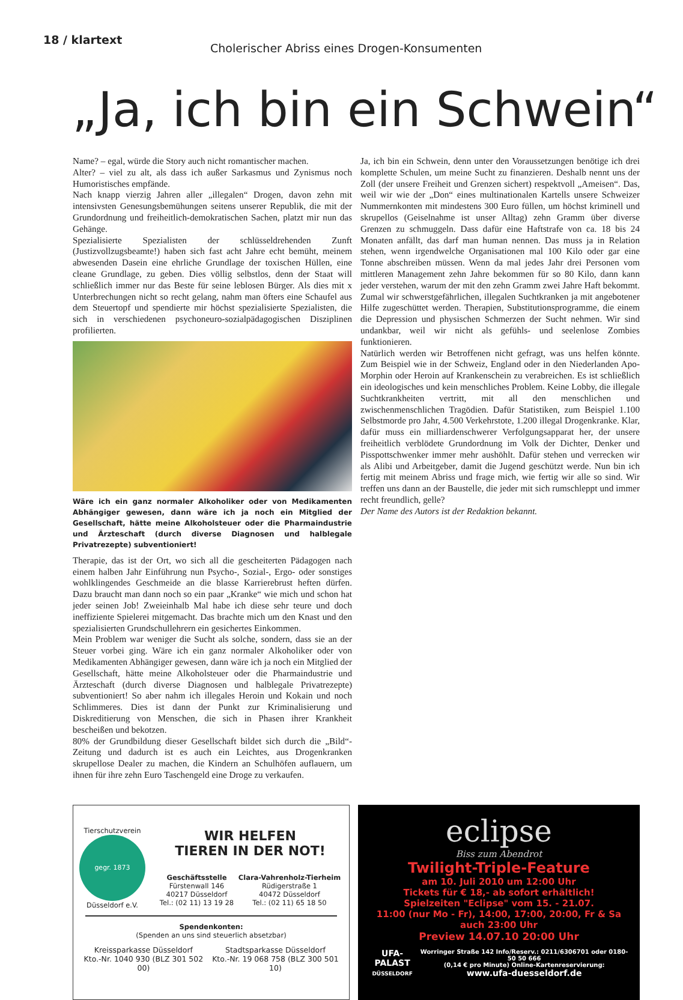18 / klartext
Cholerischer Abriss eines Drogen-Konsumenten
„Ja, ich bin ein Schwein“
Name? – egal, würde die Story auch nicht romantischer machen.
Alter? – viel zu alt, als dass ich außer Sarkasmus und Zynismus noch Humoristisches empfände.
Nach knapp vierzig Jahren aller „illegalen“ Drogen, davon zehn mit intensivsten Genesungsbemühungen seitens unserer Republik, die mit der Grundordnung und freiheitlich-demokratischen Sachen, platzt mir nun das Gehänge.
Spezialisierte Spezialisten der schlüsseldrehenden Zunft (Justizvollzugsbeamte!) haben sich fast acht Jahre echt bemüht, meinem abwesenden Dasein eine ehrliche Grundlage der toxischen Hüllen, eine cleane Grundlage, zu geben. Dies völlig selbstlos, denn der Staat will schließlich immer nur das Beste für seine leblosen Bürger. Als dies mit x Unterbrechungen nicht so recht gelang, nahm man öfters eine Schaufel aus dem Steuertopf und spendierte mir höchst spezialisierte Spezialisten, die sich in verschiedenen psychoneuro-sozialpädagogischen Disziplinen profilierten.
Wäre ich ein ganz normaler Alkoholiker oder von Medikamenten Abhängiger gewesen, dann wäre ich ja noch ein Mitglied der Gesellschaft, hätte meine Alkoholsteuer oder die Pharmaindustrie und Ärzteschaft (durch diverse Diagnosen und halblegale Privatrezepte) subventioniert!
Therapie, das ist der Ort, wo sich all die gescheiterten Pädagogen nach einem halben Jahr Einführung nun Psycho-, Sozial-, Ergo- oder sonstiges wohlklingendes Geschmeide an die blasse Karrierebrust heften dürfen. Dazu braucht man dann noch so ein paar „Kranke“ wie mich und schon hat jeder seinen Job! Zweieinhalb Mal habe ich diese sehr teure und doch ineffiziente Spielerei mitgemacht. Das brachte mich um den Knast und den spezialisierten Grundschullehrern ein gesichertes Einkommen.
Mein Problem war weniger die Sucht als solche, sondern, dass sie an der Steuer vorbei ging. Wäre ich ein ganz normaler Alkoholiker oder von Medikamenten Abhängiger gewesen, dann wäre ich ja noch ein Mitglied der Gesellschaft, hätte meine Alkoholsteuer oder die Pharmaindustrie und Ärzteschaft (durch diverse Diagnosen und halblegale Privatrezepte) subventioniert! So aber nahm ich illegales Heroin und Kokain und noch Schlimmeres. Dies ist dann der Punkt zur Kriminalisierung und Diskreditierung von Menschen, die sich in Phasen ihrer Krankheit bescheißen und bekotzen.
80% der Grundbildung dieser Gesellschaft bildet sich durch die „Bild“-Zeitung und dadurch ist es auch ein Leichtes, aus Drogenkranken skrupellose Dealer zu machen, die Kindern an Schulhöfen auflauern, um ihnen für ihre zehn Euro Taschengeld eine Droge zu verkaufen.
Ja, ich bin ein Schwein, denn unter den Voraussetzungen benötige ich drei komplette Schulen, um meine Sucht zu finanzieren. Deshalb nennt uns der Zoll (der unsere Freiheit und Grenzen sichert) respektvoll „Ameisen“. Das, weil wir wie der „Don“ eines multinationalen Kartells unsere Schweizer Nummernkonten mit mindestens 300 Euro füllen, um höchst kriminell und skrupellos (Geiselnahme ist unser Alltag) zehn Gramm über diverse Grenzen zu schmuggeln. Dass dafür eine Haftstrafe von ca. 18 bis 24 Monaten anfällt, das darf man human nennen. Das muss ja in Relation stehen, wenn irgendwelche Organisationen mal 100 Kilo oder gar eine Tonne abschreiben müssen. Wenn da mal jedes Jahr drei Personen vom mittleren Management zehn Jahre bekommen für so 80 Kilo, dann kann jeder verstehen, warum der mit den zehn Gramm zwei Jahre Haft bekommt. Zumal wir schwerstgefährlichen, illegalen Suchtkranken ja mit angebotener Hilfe zugeschüttet werden. Therapien, Substitutionsprogramme, die einem die Depression und physischen Schmerzen der Sucht nehmen. Wir sind undankbar, weil wir nicht als gefühls- und seelenlose Zombies funktionieren.
Natürlich werden wir Betroffenen nicht gefragt, was uns helfen könnte. Zum Beispiel wie in der Schweiz, England oder in den Niederlanden Apo-Morphin oder Heroin auf Krankenschein zu verabreichen. Es ist schließlich ein ideologisches und kein menschliches Problem. Keine Lobby, die illegale Suchtkrankheiten vertritt, mit all den menschlichen und zwischenmenschlichen Tragödien. Dafür Statistiken, zum Beispiel 1.100 Selbstmorde pro Jahr, 4.500 Verkehrstote, 1.200 illegal Drogenkranke. Klar, dafür muss ein milliardenschwerer Verfolgungsapparat her, der unsere freiheitlich verblödete Grundordnung im Volk der Dichter, Denker und Pisspottschwenker immer mehr aushöhlt. Dafür stehen und verrecken wir als Alibi und Arbeitgeber, damit die Jugend geschützt werde. Nun bin ich fertig mit meinem Abriss und frage mich, wie fertig wir alle so sind. Wir treffen uns dann an der Baustelle, die jeder mit sich rumschleppt und immer recht freundlich, gelle?
Der Name des Autors ist der Redaktion bekannt.
Tierschutzverein
gegr. 1873
Düsseldorf e.V.
WIR HELFEN
TIEREN IN DER NOT!
Geschäftsstelle
Fürstenwall 146
40217 Düsseldorf
Tel.: (02 11) 13 19 28
Clara-Vahrenholz-Tierheim
Rüdigerstraße 1
40472 Düsseldorf
Tel.: (02 11) 65 18 50
Spendenkonten:
(Spenden an uns sind steuerlich absetzbar)
Kreissparkasse Düsseldorf
Kto.-Nr. 1040 930 (BLZ 301 502 00)
Stadtsparkasse Düsseldorf
Kto.-Nr. 19 068 758 (BLZ 300 501 10)
eclipse
Biss zum Abendrot
Twilight-Triple-Feature
am 10. Juli 2010 um 12:00 Uhr
Tickets für € 18,- ab sofort erhältlich!
Spielzeiten "Eclipse" vom 15. - 21.07.
11:00 (nur Mo - Fr), 14:00, 17:00, 20:00, Fr & Sa auch 23:00 Uhr
Preview 14.07.10 20:00 Uhr
UFA-PALAST
DÜSSELDORF
Worringer Straße 142 Info/Reserv.: 0211/6306701 oder 0180-50 50 666
(0,14 € pro Minute) Online-Kartenreservierung:
www.ufa-duesseldorf.de